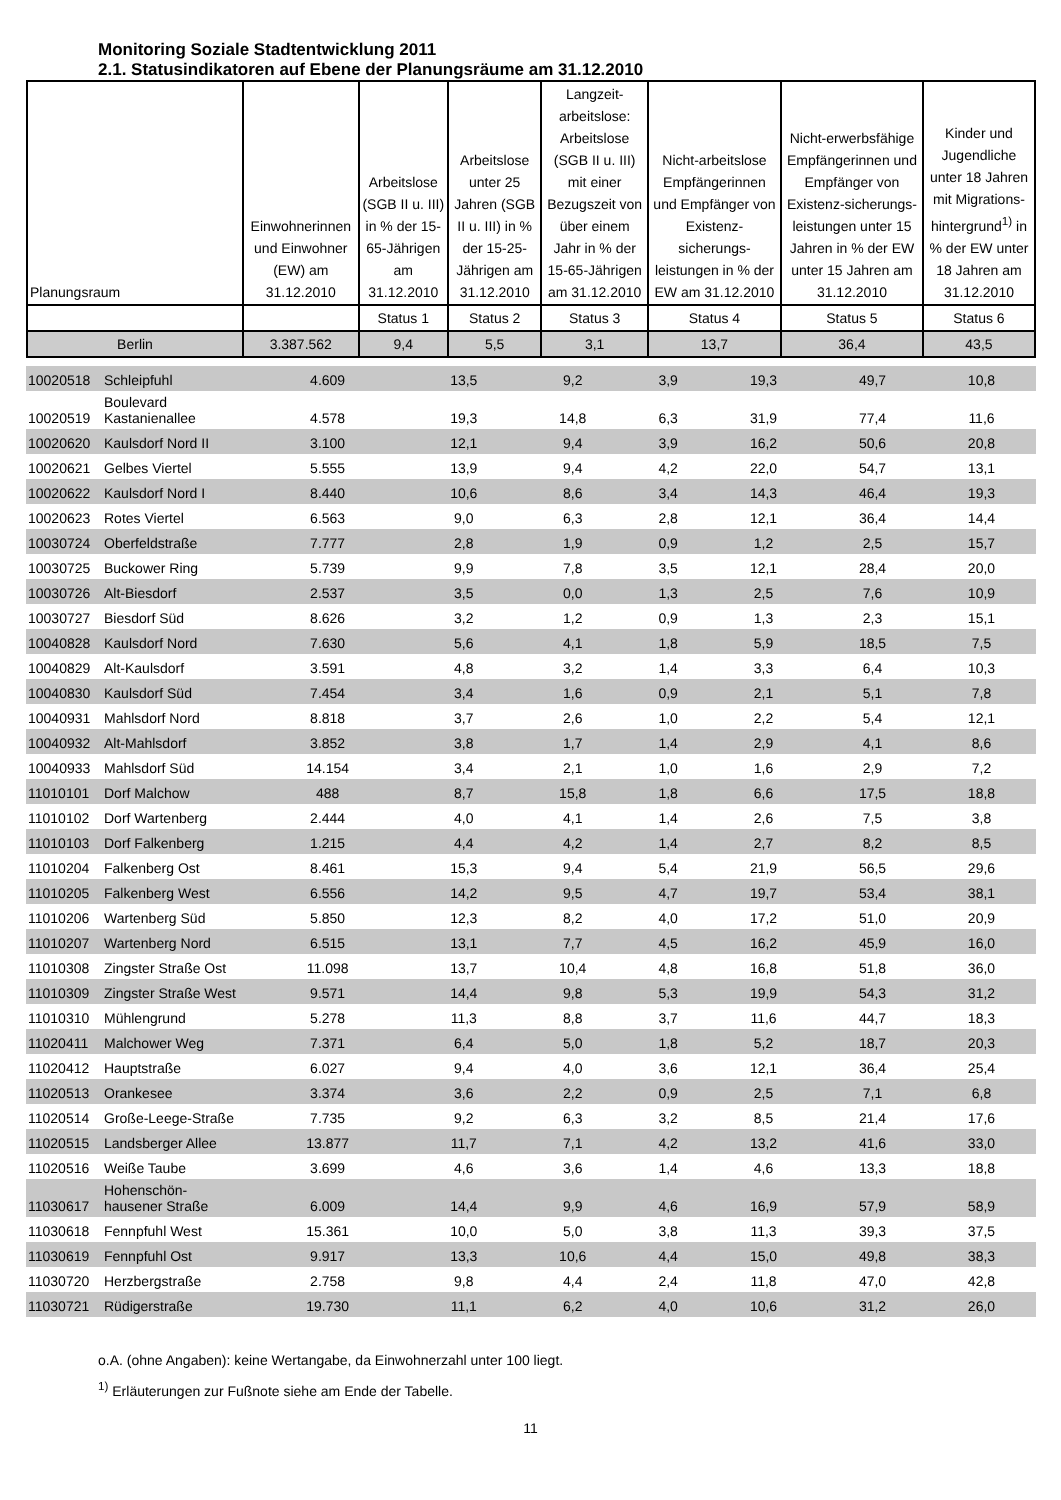Monitoring Soziale Stadtentwicklung 2011
2.1. Statusindikatoren auf Ebene der Planungsräume am 31.12.2010
| Planungsraum | Einwohnerinnen und Einwohner (EW) am 31.12.2010 | Arbeitslose (SGB II u. III) in % der 15-65-Jährigen am 31.12.2010 | Arbeitslose unter 25 Jahren (SGB II u. III) in % der 15-25-Jährigen am 31.12.2010 | Langzeit-arbeitslose: Arbeitslose (SGB II u. III) mit einer Bezugszeit von über einem Jahr in % der 15-65-Jährigen am 31.12.2010 | Nicht-arbeitslose Empfängerinnen und Empfänger von Existenz-sicherungs-leistungen in % der EW am 31.12.2010 | Nicht-erwerbsfähige Empfängerinnen und Empfänger von Existenz-sicherungs-leistungen unter 15 Jahren in % der EW unter 15 Jahren am 31.12.2010 | Kinder und Jugendliche unter 18 Jahren mit Migrations-hintergrund<sup>1)</sup> in % der EW unter 18 Jahren am 31.12.2010 |
| --- | --- | --- | --- | --- | --- | --- | --- |
| | | Status 1 | Status 2 | Status 3 | Status 4 | Status 5 | Status 6 |
| Berlin | 3.387.562 | 9,4 | 5,5 | 3,1 | 13,7 | 36,4 | 43,5 |
| 10020518 | Schleipfuhl | 4.609 | 13,5 | 9,2 | 3,9 | 19,3 | 49,7 | 10,8 |
| 10020519 | Boulevard Kastanienallee | 4.578 | 19,3 | 14,8 | 6,3 | 31,9 | 77,4 | 11,6 |
| 10020620 | Kaulsdorf Nord II | 3.100 | 12,1 | 9,4 | 3,9 | 16,2 | 50,6 | 20,8 |
| 10020621 | Gelbes Viertel | 5.555 | 13,9 | 9,4 | 4,2 | 22,0 | 54,7 | 13,1 |
| 10020622 | Kaulsdorf Nord I | 8.440 | 10,6 | 8,6 | 3,4 | 14,3 | 46,4 | 19,3 |
| 10020623 | Rotes Viertel | 6.563 | 9,0 | 6,3 | 2,8 | 12,1 | 36,4 | 14,4 |
| 10030724 | Oberfeldstraße | 7.777 | 2,8 | 1,9 | 0,9 | 1,2 | 2,5 | 15,7 |
| 10030725 | Buckower Ring | 5.739 | 9,9 | 7,8 | 3,5 | 12,1 | 28,4 | 20,0 |
| 10030726 | Alt-Biesdorf | 2.537 | 3,5 | 0,0 | 1,3 | 2,5 | 7,6 | 10,9 |
| 10030727 | Biesdorf Süd | 8.626 | 3,2 | 1,2 | 0,9 | 1,3 | 2,3 | 15,1 |
| 10040828 | Kaulsdorf Nord | 7.630 | 5,6 | 4,1 | 1,8 | 5,9 | 18,5 | 7,5 |
| 10040829 | Alt-Kaulsdorf | 3.591 | 4,8 | 3,2 | 1,4 | 3,3 | 6,4 | 10,3 |
| 10040830 | Kaulsdorf Süd | 7.454 | 3,4 | 1,6 | 0,9 | 2,1 | 5,1 | 7,8 |
| 10040931 | Mahlsdorf Nord | 8.818 | 3,7 | 2,6 | 1,0 | 2,2 | 5,4 | 12,1 |
| 10040932 | Alt-Mahlsdorf | 3.852 | 3,8 | 1,7 | 1,4 | 2,9 | 4,1 | 8,6 |
| 10040933 | Mahlsdorf Süd | 14.154 | 3,4 | 2,1 | 1,0 | 1,6 | 2,9 | 7,2 |
| 11010101 | Dorf Malchow | 488 | 8,7 | 15,8 | 1,8 | 6,6 | 17,5 | 18,8 |
| 11010102 | Dorf Wartenberg | 2.444 | 4,0 | 4,1 | 1,4 | 2,6 | 7,5 | 3,8 |
| 11010103 | Dorf Falkenberg | 1.215 | 4,4 | 4,2 | 1,4 | 2,7 | 8,2 | 8,5 |
| 11010204 | Falkenberg Ost | 8.461 | 15,3 | 9,4 | 5,4 | 21,9 | 56,5 | 29,6 |
| 11010205 | Falkenberg West | 6.556 | 14,2 | 9,5 | 4,7 | 19,7 | 53,4 | 38,1 |
| 11010206 | Wartenberg Süd | 5.850 | 12,3 | 8,2 | 4,0 | 17,2 | 51,0 | 20,9 |
| 11010207 | Wartenberg Nord | 6.515 | 13,1 | 7,7 | 4,5 | 16,2 | 45,9 | 16,0 |
| 11010308 | Zingster Straße Ost | 11.098 | 13,7 | 10,4 | 4,8 | 16,8 | 51,8 | 36,0 |
| 11010309 | Zingster Straße West | 9.571 | 14,4 | 9,8 | 5,3 | 19,9 | 54,3 | 31,2 |
| 11010310 | Mühlengrund | 5.278 | 11,3 | 8,8 | 3,7 | 11,6 | 44,7 | 18,3 |
| 11020411 | Malchower Weg | 7.371 | 6,4 | 5,0 | 1,8 | 5,2 | 18,7 | 20,3 |
| 11020412 | Hauptstraße | 6.027 | 9,4 | 4,0 | 3,6 | 12,1 | 36,4 | 25,4 |
| 11020513 | Orankesee | 3.374 | 3,6 | 2,2 | 0,9 | 2,5 | 7,1 | 6,8 |
| 11020514 | Große-Leege-Straße | 7.735 | 9,2 | 6,3 | 3,2 | 8,5 | 21,4 | 17,6 |
| 11020515 | Landsberger Allee | 13.877 | 11,7 | 7,1 | 4,2 | 13,2 | 41,6 | 33,0 |
| 11020516 | Weiße Taube | 3.699 | 4,6 | 3,6 | 1,4 | 4,6 | 13,3 | 18,8 |
| 11030617 | Hohenschön-hausener Straße | 6.009 | 14,4 | 9,9 | 4,6 | 16,9 | 57,9 | 58,9 |
| 11030618 | Fennpfuhl West | 15.361 | 10,0 | 5,0 | 3,8 | 11,3 | 39,3 | 37,5 |
| 11030619 | Fennpfuhl Ost | 9.917 | 13,3 | 10,6 | 4,4 | 15,0 | 49,8 | 38,3 |
| 11030720 | Herzbergstraße | 2.758 | 9,8 | 4,4 | 2,4 | 11,8 | 47,0 | 42,8 |
| 11030721 | Rüdigerstraße | 19.730 | 11,1 | 6,2 | 4,0 | 10,6 | 31,2 | 26,0 |
o.A. (ohne Angaben): keine Wertangabe, da Einwohnerzahl unter 100 liegt.
<sup>1)</sup> Erläuterungen zur Fußnote siehe am Ende der Tabelle.
11